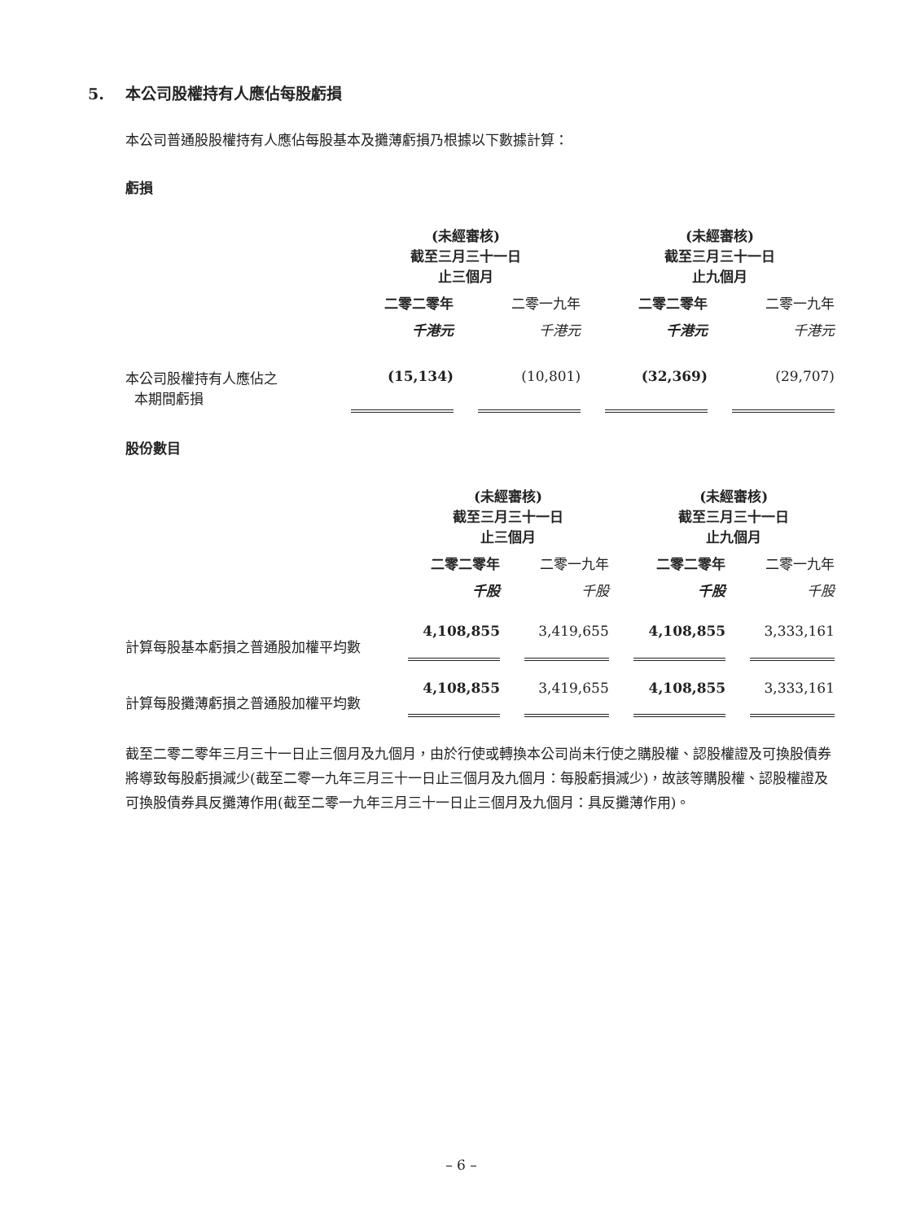5. 本公司股權持有人應佔每股虧損
本公司普通股股權持有人應佔每股基本及攤薄虧損乃根據以下數據計算：
虧損
| | (未經審核) 截至三月三十一日 止三個月 | | | | (未經審核) 截至三月三十一日 止九個月 | | |
| --- | --- | --- | --- | --- | --- | --- | --- |
| | 二零二零年 | | 二零一九年 | | 二零二零年 | | 二零一九年 |
| | 千港元 | | 千港元 | | 千港元 | | 千港元 |
| 本公司股權持有人應佔之 本期間虧損 | (15,134) | | (10,801) | | (32,369) | | (29,707) |
股份數目
| | (未經審核) 截至三月三十一日 止三個月 | | | | (未經審核) 截至三月三十一日 止九個月 | | |
| --- | --- | --- | --- | --- | --- | --- | --- |
| | 二零二零年 | | 二零一九年 | | 二零二零年 | | 二零一九年 |
| | 千股 | | 千股 | | 千股 | | 千股 |
| 計算每股基本虧損之普通股加權平均數 | 4,108,855 | | 3,419,655 | | 4,108,855 | | 3,333,161 |
| 計算每股攤薄虧損之普通股加權平均數 | 4,108,855 | | 3,419,655 | | 4,108,855 | | 3,333,161 |
截至二零二零年三月三十一日止三個月及九個月，由於行使或轉換本公司尚未行使之購股權、認股權證及可換股債券將導致每股虧損減少(截至二零一九年三月三十一日止三個月及九個月：每股虧損減少)，故該等購股權、認股權證及可換股債券具反攤薄作用(截至二零一九年三月三十一日止三個月及九個月：具反攤薄作用)。
– 6 –